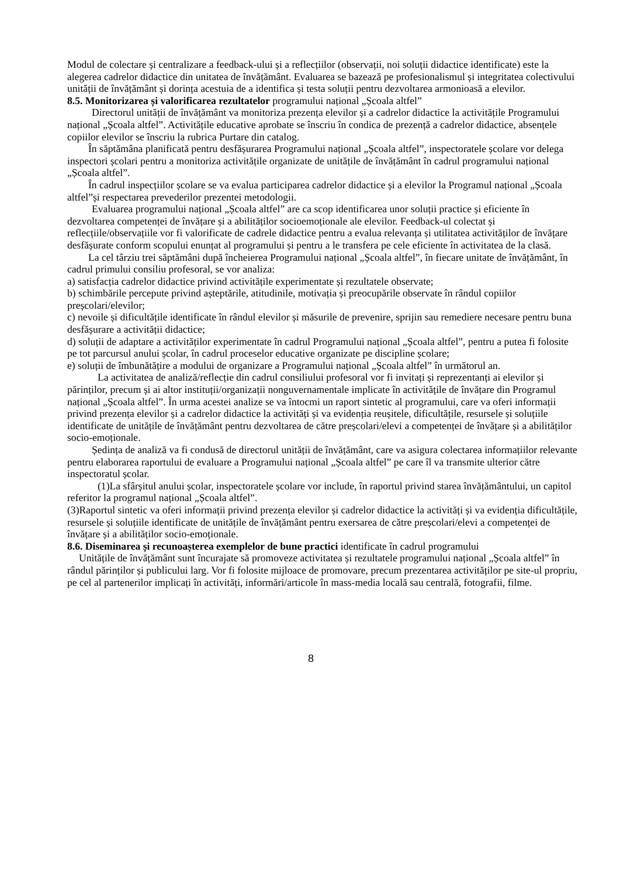Modul de colectare și centralizare a feedback-ului și a reflecțiilor (observații, noi soluții didactice identificate) este la alegerea cadrelor didactice din unitatea de învățământ. Evaluarea se bazează pe profesionalismul și integritatea colectivului unității de învățământ și dorința acestuia de a identifica și testa soluții pentru dezvoltarea armonioasă a elevilor.
8.5. Monitorizarea și valorificarea rezultatelor programului național „Școala altfel”
Directorul unității de învățământ va monitoriza prezența elevilor și a cadrelor didactice la activitățile Programului național „Școala altfel”. Activitățile educative aprobate se înscriu în condica de prezență a cadrelor didactice, absențele copiilor elevilor se înscriu la rubrica Purtare din catalog.
În săptămâna planificată pentru desfășurarea Programului național „Școala altfel”, inspectoratele școlare vor delega inspectori școlari pentru a monitoriza activitățile organizate de unitățile de învățământ în cadrul programului național „Școala altfel”.
În cadrul inspecțiilor școlare se va evalua participarea cadrelor didactice și a elevilor la Programul național „Școala altfel”și respectarea prevederilor prezentei metodologii.
Evaluarea programului național „Școala altfel” are ca scop identificarea unor soluții practice și eficiente în dezvoltarea competenței de învățare și a abilităților socioemoționale ale elevilor. Feedback-ul colectat și reflecțiile/observațiile vor fi valorificate de cadrele didactice pentru a evalua relevanța și utilitatea activităților de învățare desfășurate conform scopului enunțat al programului și pentru a le transfera pe cele eficiente în activitatea de la clasă.
La cel târziu trei săptămâni după încheierea Programului național „Școala altfel”, în fiecare unitate de învățământ, în cadrul primului consiliu profesoral, se vor analiza:
a) satisfacția cadrelor didactice privind activitățile experimentate și rezultatele observate;
b) schimbările percepute privind așteptările, atitudinile, motivația și preocupările observate în rândul copiilor preșcolari/elevilor;
c) nevoile și dificultățile identificate în rândul elevilor și măsurile de prevenire, sprijin sau remediere necesare pentru buna desfășurare a activității didactice;
d) soluții de adaptare a activităților experimentate în cadrul Programului național „Școala altfel”, pentru a putea fi folosite pe tot parcursul anului școlar, în cadrul proceselor educative organizate pe discipline școlare;
e) soluții de îmbunătățire a modului de organizare a Programului național „Școala altfel” în următorul an.
La activitatea de analiză/reflecție din cadrul consiliului profesoral vor fi invitați și reprezentanți ai elevilor și părinților, precum și ai altor instituții/organizații nonguvernamentale implicate în activitățile de învățare din Programul național „Școala altfel”. În urma acestei analize se va întocmi un raport sintetic al programului, care va oferi informații privind prezența elevilor și a cadrelor didactice la activități și va evidenția reușitele, dificultățile, resursele și soluțiile identificate de unitățile de învățământ pentru dezvoltarea de către preșcolari/elevi a competenței de învățare și a abilităților socio-emoționale.
Ședința de analiză va fi condusă de directorul unității de învățământ, care va asigura colectarea informațiilor relevante pentru elaborarea raportului de evaluare a Programului național „Școala altfel” pe care îl va transmite ulterior către inspectoratul școlar.
(1)La sfârșitul anului școlar, inspectoratele școlare vor include, în raportul privind starea învățământului, un capitol referitor la programul național „Școala altfel”.
(3)Raportul sintetic va oferi informații privind prezența elevilor și cadrelor didactice la activități și va evidenția dificultățile, resursele și soluțiile identificate de unitățile de învățământ pentru exersarea de către preșcolari/elevi a competenței de învățare și a abilităților socio-emoționale.
8.6. Diseminarea și recunoașterea exemplelor de bune practici identificate în cadrul programului
Unitățile de învățământ sunt încurajate să promoveze activitatea și rezultatele programului național „Școala altfel” în rândul părinților și publicului larg. Vor fi folosite mijloace de promovare, precum prezentarea activităților pe site-ul propriu, pe cel al partenerilor implicați în activități, informări/articole în mass-media locală sau centrală, fotografii, filme.
8